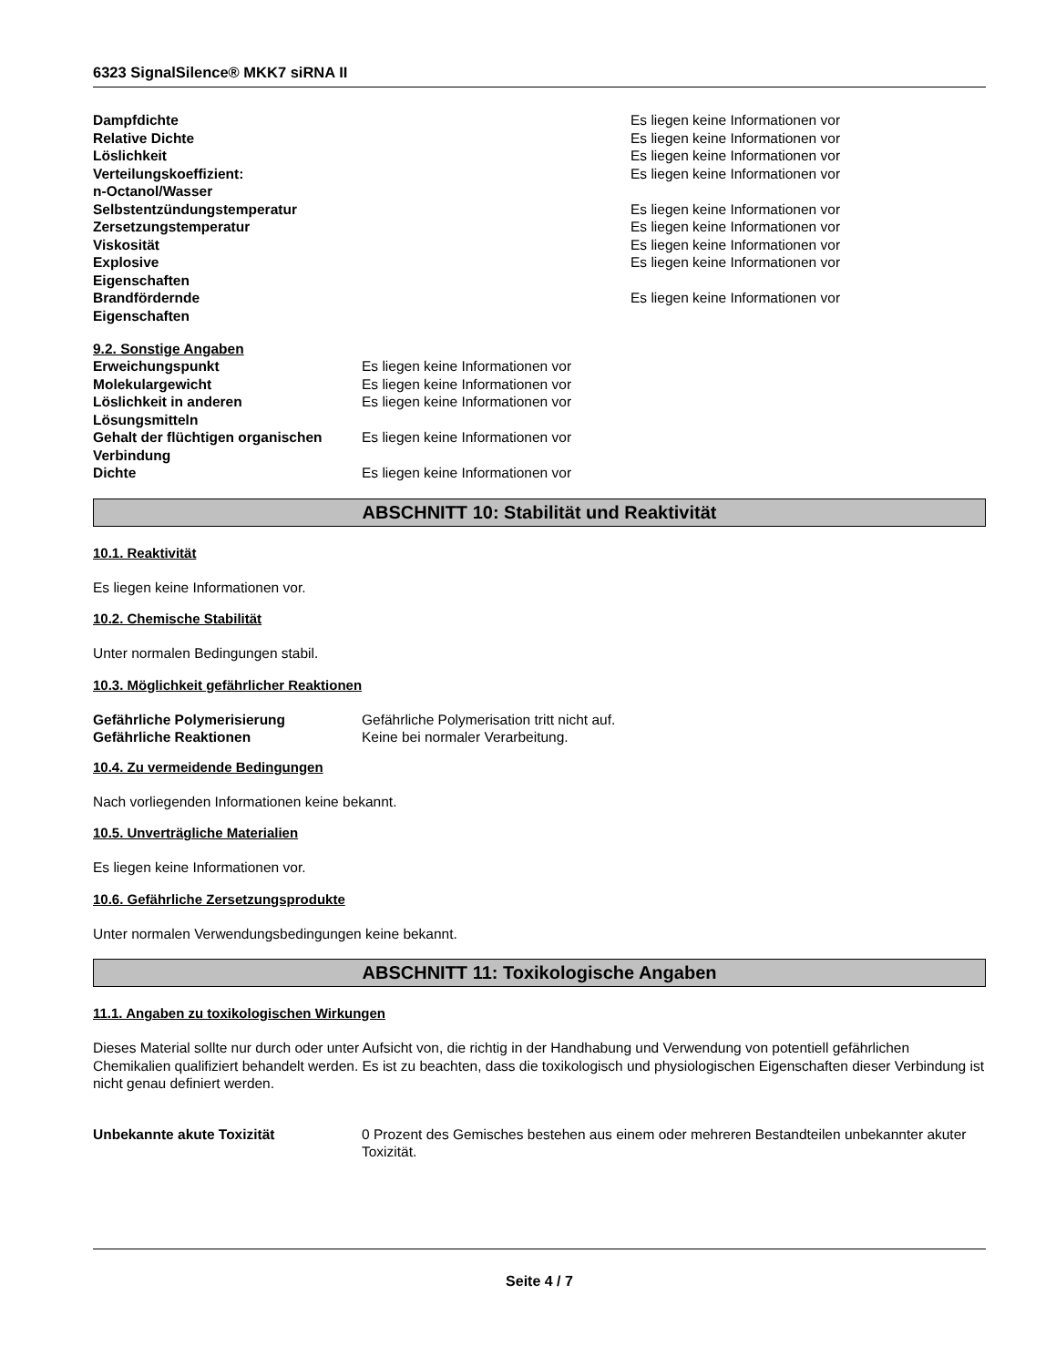6323 SignalSilence® MKK7 siRNA II
| Dampfdichte | Es liegen keine Informationen vor |
| Relative Dichte | Es liegen keine Informationen vor |
| Löslichkeit | Es liegen keine Informationen vor |
| Verteilungskoeffizient: n-Octanol/Wasser | Es liegen keine Informationen vor |
| Selbstentzündungstemperatur | Es liegen keine Informationen vor |
| Zersetzungstemperatur | Es liegen keine Informationen vor |
| Viskosität | Es liegen keine Informationen vor |
| Explosive Eigenschaften | Es liegen keine Informationen vor |
| Brandfördernde Eigenschaften | Es liegen keine Informationen vor |
9.2. Sonstige Angaben
| Erweichungspunkt | Es liegen keine Informationen vor |
| Molekulargewicht | Es liegen keine Informationen vor |
| Löslichkeit in anderen Lösungsmitteln | Es liegen keine Informationen vor |
| Gehalt der flüchtigen organischen Verbindung | Es liegen keine Informationen vor |
| Dichte | Es liegen keine Informationen vor |
ABSCHNITT 10: Stabilität und Reaktivität
10.1. Reaktivität
Es liegen keine Informationen vor.
10.2. Chemische Stabilität
Unter normalen Bedingungen stabil.
10.3. Möglichkeit gefährlicher Reaktionen
| Gefährliche Polymerisierung | Gefährliche Polymerisation tritt nicht auf. |
| Gefährliche Reaktionen | Keine bei normaler Verarbeitung. |
10.4. Zu vermeidende Bedingungen
Nach vorliegenden Informationen keine bekannt.
10.5. Unverträgliche Materialien
Es liegen keine Informationen vor.
10.6. Gefährliche Zersetzungsprodukte
Unter normalen Verwendungsbedingungen keine bekannt.
ABSCHNITT 11: Toxikologische Angaben
11.1. Angaben zu toxikologischen Wirkungen
Dieses Material sollte nur durch oder unter Aufsicht von, die richtig in der Handhabung und Verwendung von potentiell gefährlichen Chemikalien qualifiziert behandelt werden. Es ist zu beachten, dass die toxikologisch und physiologischen Eigenschaften dieser Verbindung ist nicht genau definiert werden.
| Unbekannte akute Toxizität | 0 Prozent des Gemisches bestehen aus einem oder mehreren Bestandteilen unbekannter akuter Toxizität. |
Seite 4 / 7